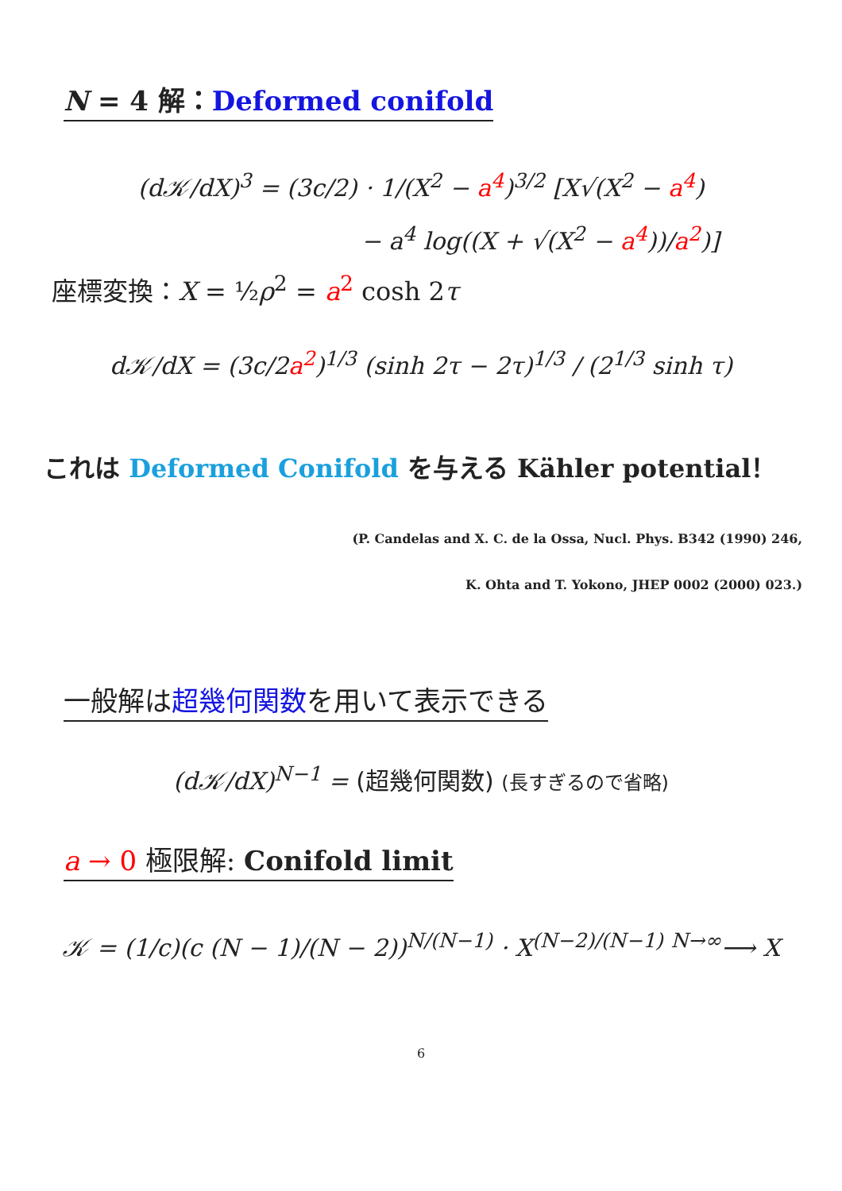N = 4 解：Deformed conifold
(d𝒦/dX)<sup>3</sup> = (3c/2) · 1/(X<sup>2</sup> − a<sup>4</sup>)<sup>3/2</sup> [X√(X<sup>2</sup> − a<sup>4</sup>)
− a<sup>4</sup> log((X + √(X<sup>2</sup> − a<sup>4</sup>))/a<sup>2</sup>)]
座標変換：X = ½ρ<sup>2</sup> = a<sup>2</sup> cosh 2τ
d𝒦/dX = (3c/2a<sup>2</sup>)<sup>1/3</sup> (sinh 2τ − 2τ)<sup>1/3</sup> / (2<sup>1/3</sup> sinh τ)
これは Deformed Conifold を与える Kähler potential！
(P. Candelas and X. C. de la Ossa, Nucl. Phys. B342 (1990) 246,
K. Ohta and T. Yokono, JHEP 0002 (2000) 023.)
一般解は超幾何関数を用いて表示できる
(d𝒦/dX)<sup>N−1</sup> = (超幾何関数) (長すぎるので省略)
a → 0 極限解: Conifold limit
𝒦 = (1/c)(c (N − 1)/(N − 2))<sup>N/(N−1)</sup> · X<sup>(N−2)/(N−1)</sup> <sup>N→∞</sup>⟶ X
6